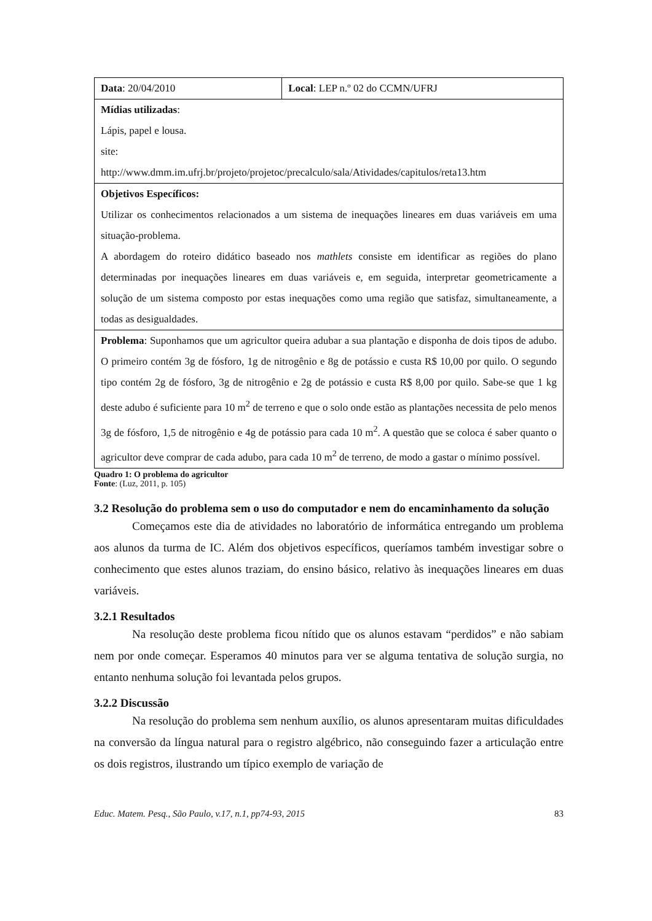| Data : 20/04/2010 | Local : LEP n.º 02 do CCMN/UFRJ |
| Mídias utilizadas : Lápis, papel e lousa. site: http://www.dmm.im.ufrj.br/projeto/projetoc/precalculo/sala/Atividades/capitulos/reta13.htm | |
| Objetivos Específicos: Utilizar os conhecimentos relacionados a um sistema de inequações lineares em duas variáveis em uma situação-problema. A abordagem do roteiro didático baseado nos mathlets consiste em identificar as regiões do plano determinadas por inequações lineares em duas variáveis e, em seguida, interpretar geometricamente a solução de um sistema composto por estas inequações como uma região que satisfaz, simultaneamente, a todas as desigualdades. | |
| Problema : Suponhamos que um agricultor queira adubar a sua plantação e disponha de dois tipos de adubo. O primeiro contém 3g de fósforo, 1g de nitrogênio e 8g de potássio e custa R$ 10,00 por quilo. O segundo tipo contém 2g de fósforo, 3g de nitrogênio e 2g de potássio e custa R$ 8,00 por quilo. Sabe-se que 1 kg deste adubo é suficiente para 10 m<sup>2</sup> de terreno e que o solo onde estão as plantações necessita de pelo menos 3g de fósforo, 1,5 de nitrogênio e 4g de potássio para cada 10 m<sup>2</sup>. A questão que se coloca é saber quanto o agricultor deve comprar de cada adubo, para cada 10 m<sup>2</sup> de terreno, de modo a gastar o mínimo possível. | |
Quadro 1: O problema do agricultor
Fonte: (Luz, 2011, p. 105)
3.2 Resolução do problema sem o uso do computador e nem do encaminhamento da solução
Começamos este dia de atividades no laboratório de informática entregando um problema aos alunos da turma de IC. Além dos objetivos específicos, queríamos também investigar sobre o conhecimento que estes alunos traziam, do ensino básico, relativo às inequações lineares em duas variáveis.
3.2.1 Resultados
Na resolução deste problema ficou nítido que os alunos estavam “perdidos” e não sabiam nem por onde começar. Esperamos 40 minutos para ver se alguma tentativa de solução surgia, no entanto nenhuma solução foi levantada pelos grupos.
3.2.2 Discussão
Na resolução do problema sem nenhum auxílio, os alunos apresentaram muitas dificuldades na conversão da língua natural para o registro algébrico, não conseguindo fazer a articulação entre os dois registros, ilustrando um típico exemplo de variação de
Educ. Matem. Pesq., São Paulo, v.17, n.1, pp74-93, 2015 83